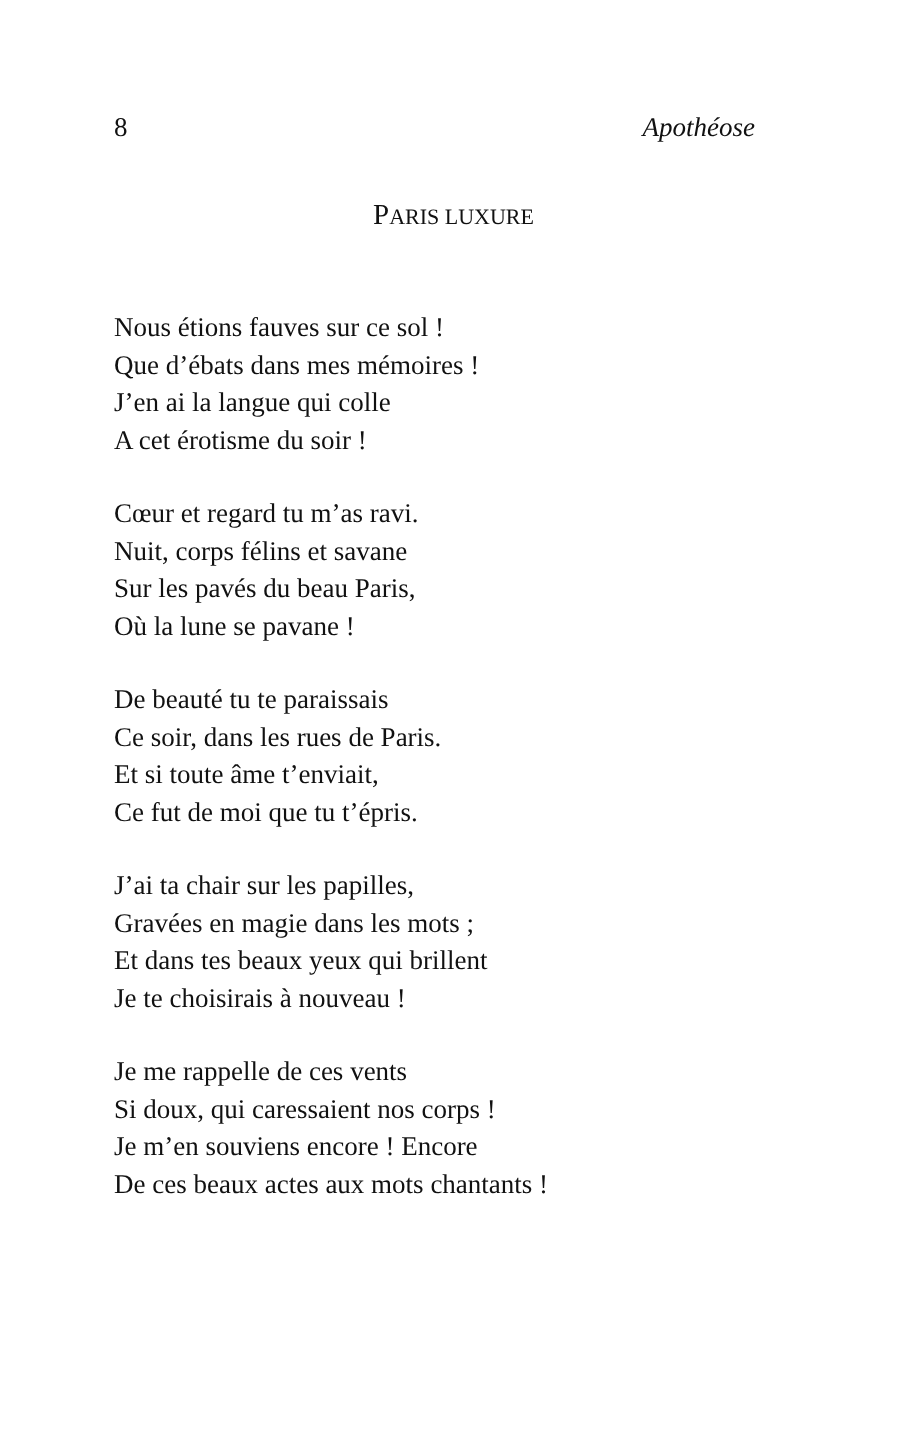8 Apothéose
PARIS LUXURE
Nous étions fauves sur ce sol !
Que d’ébats dans mes mémoires !
J’en ai la langue qui colle
A cet érotisme du soir !
Cœur et regard tu m’as ravi.
Nuit, corps félins et savane
Sur les pavés du beau Paris,
Où la lune se pavane !
De beauté tu te paraissais
Ce soir, dans les rues de Paris.
Et si toute âme t’enviait,
Ce fut de moi que tu t’épris.
J’ai ta chair sur les papilles,
Gravées en magie dans les mots ;
Et dans tes beaux yeux qui brillent
Je te choisirais à nouveau !
Je me rappelle de ces vents
Si doux, qui caressaient nos corps !
Je m’en souviens encore ! Encore
De ces beaux actes aux mots chantants !